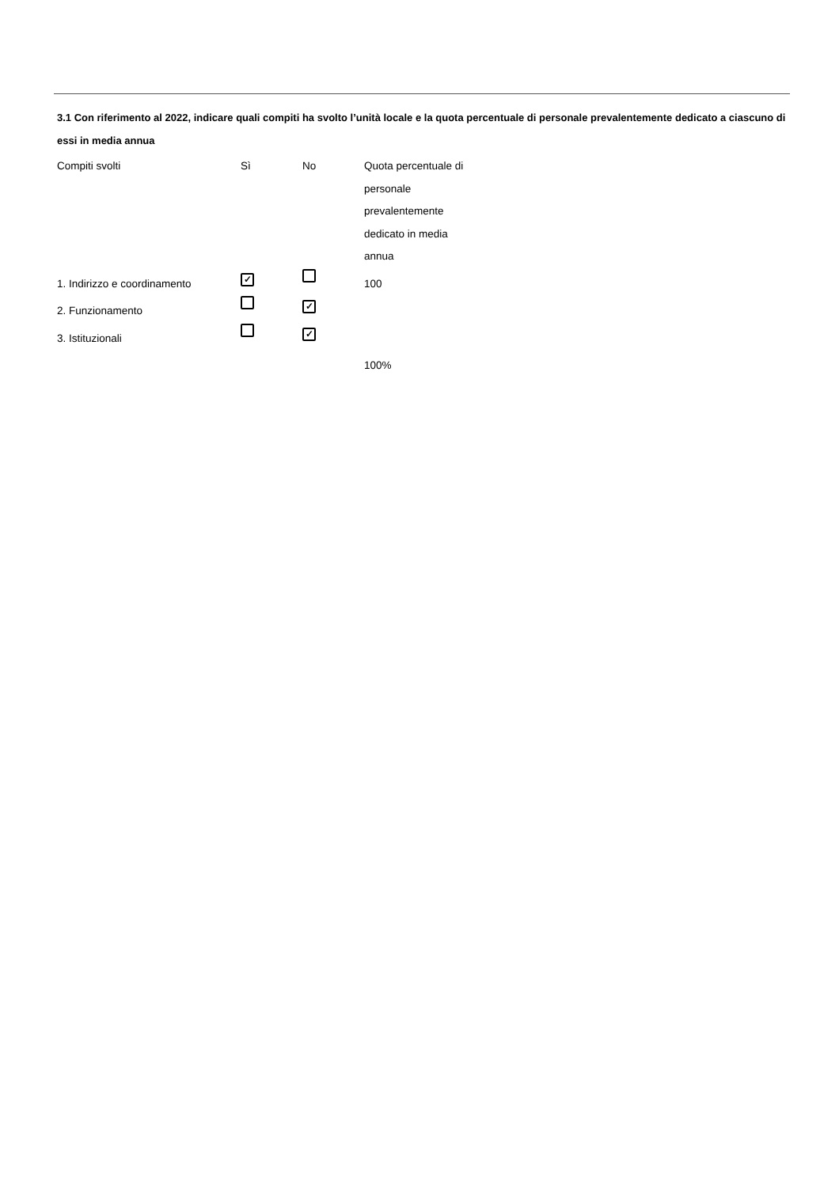3.1 Con riferimento al 2022, indicare quali compiti ha svolto l’unità locale e la quota percentuale di personale prevalentemente dedicato a ciascuno di essi in media annua
| Compiti svolti | Sì | No | Quota percentuale di personale prevalentemente dedicato in media annua |
| --- | --- | --- | --- |
| 1. Indirizzo e coordinamento | ✓ | | 100 |
| 2. Funzionamento | | ✓ | |
| 3. Istituzionali | | ✓ | |
| | | | 100% |